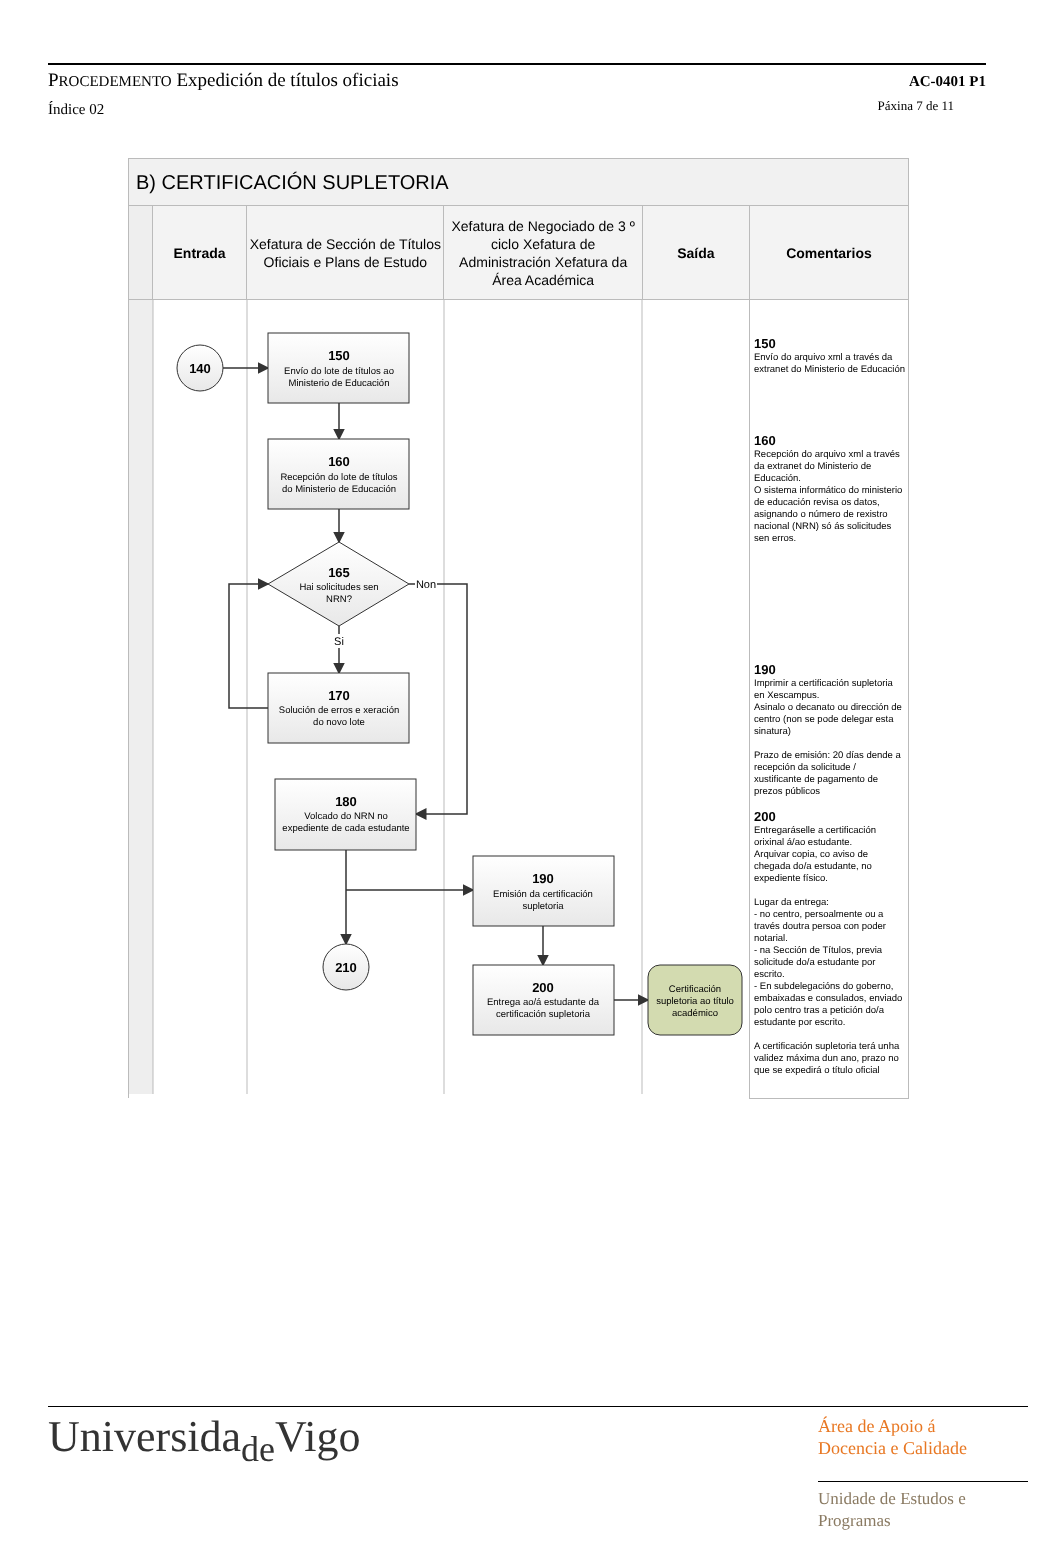PROCEDEMENTO Expedición de títulos oficiais
Índice 02
AC-0401 P1
Páxina 7 de 11
| B) CERTIFICACIÓN SUPLETORIA | | | | | |
| --- | --- | --- | --- | --- | --- |
| | Entrada | Xefatura de Sección de Títulos Oficiais e Plans de Estudo | Xefatura de Negociado de 3 º ciclo Xefatura de Administración Xefatura da Área Académica | Saída | Comentarios |
| 140 210 150 160 165 170 180 190 200 Envío do lote de títulos ao Ministerio de Educación Recepción do lote de títulos do Ministerio de Educación Hai solicitudes sen NRN? Solución de erros e xeración do novo lote Volcado do NRN no expediente de cada estudante Emisión da certificación supletoria Entrega ao/á estudante da certificación supletoria Certificación supletoria ao título académico Non Si | | | | | 150 Envío do arquivo xml a través da extranet do Ministerio de Educación 160 Recepción do arquivo xml a través da extranet do Ministerio de Educación. O sistema informático do ministerio de educación revisa os datos, asignando o número de rexistro nacional (NRN) só ás solicitudes sen erros. 190 Imprimir a certificación supletoria en Xescampus. Asinalo o decanato ou dirección de centro (non se pode delegar esta sinatura) Prazo de emisión: 20 días dende a recepción da solicitude / xustificante de pagamento de prezos públicos 200 Entregaráselle a certificación orixinal á/ao estudante. Arquivar copia, co aviso de chegada do/a estudante, no expediente físico. Lugar da entrega: - no centro, persoalmente ou a través doutra persoa con poder notarial. - na Sección de Títulos, previa solicitude do/a estudante por escrito. - En subdelegacións do goberno, embaixadas e consulados, enviado polo centro tras a petición do/a estudante por escrito. A certificación supletoria terá unha validez máxima dun ano, prazo no que se expedirá o título oficial |
Universida<sub>de</sub>Vigo
Área de Apoio á
Docencia e Calidade
Unidade de Estudos e
Programas